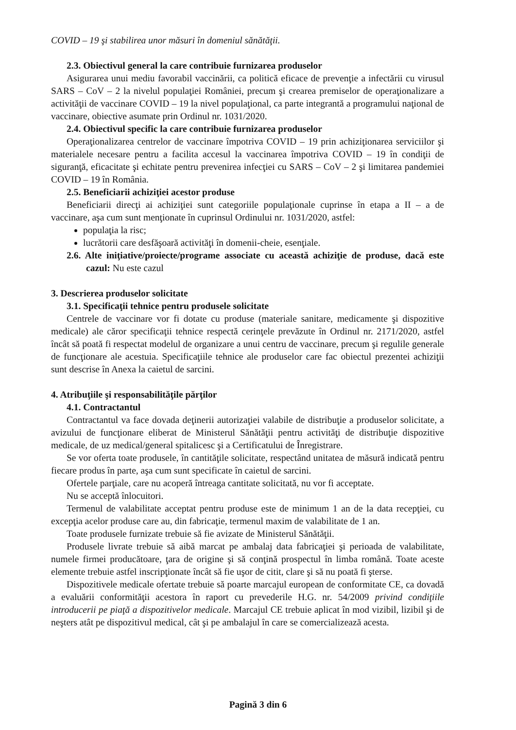COVID – 19 şi stabilirea unor măsuri în domeniul sănătăţii.
2.3. Obiectivul general la care contribuie furnizarea produselor
Asigurarea unui mediu favorabil vaccinării, ca politică eficace de prevenţie a infectării cu virusul SARS – CoV – 2 la nivelul populaţiei României, precum şi crearea premiselor de operaţionalizare a activităţii de vaccinare COVID – 19 la nivel populaţional, ca parte integrantă a programului naţional de vaccinare, obiective asumate prin Ordinul nr. 1031/2020.
2.4. Obiectivul specific la care contribuie furnizarea produselor
Operaţionalizarea centrelor de vaccinare împotriva COVID – 19 prin achiziţionarea serviciilor şi materialele necesare pentru a facilita accesul la vaccinarea împotriva COVID – 19 în condiţii de siguranţă, eficacitate şi echitate pentru prevenirea infecţiei cu SARS – CoV – 2 şi limitarea pandemiei COVID – 19 în România.
2.5. Beneficiarii achiziţiei acestor produse
Beneficiarii direcţi ai achiziţiei sunt categoriile populaţionale cuprinse în etapa a II – a de vaccinare, aşa cum sunt menţionate în cuprinsul Ordinului nr. 1031/2020, astfel:
populaţia la risc;
lucrătorii care desfăşoară activităţi în domenii-cheie, esenţiale.
2.6. Alte iniţiative/proiecte/programe associate cu această achiziţie de produse, dacă este cazul: Nu este cazul
3. Descrierea produselor solicitate
3.1. Specificaţii tehnice pentru produsele solicitate
Centrele de vaccinare vor fi dotate cu produse (materiale sanitare, medicamente şi dispozitive medicale) ale căror specificaţii tehnice respectă cerinţele prevăzute în Ordinul nr. 2171/2020, astfel încât să poată fi respectat modelul de organizare a unui centru de vaccinare, precum şi regulile generale de funcţionare ale acestuia. Specificaţiile tehnice ale produselor care fac obiectul prezentei achiziţii sunt descrise în Anexa la caietul de sarcini.
4. Atribuţiile şi responsabilităţile părţilor
4.1. Contractantul
Contractantul va face dovada deţinerii autorizaţiei valabile de distribuţie a produselor solicitate, a avizului de funcţionare eliberat de Ministerul Sănătăţii pentru activităţi de distribuţie dispozitive medicale, de uz medical/general spitalicesc şi a Certificatului de Înregistrare.
Se vor oferta toate produsele, în cantităţile solicitate, respectând unitatea de măsură indicată pentru fiecare produs în parte, aşa cum sunt specificate în caietul de sarcini.
Ofertele parţiale, care nu acoperă întreaga cantitate solicitată, nu vor fi acceptate.
Nu se acceptă înlocuitori.
Termenul de valabilitate acceptat pentru produse este de minimum 1 an de la data recepţiei, cu excepţia acelor produse care au, din fabricaţie, termenul maxim de valabilitate de 1 an.
Toate produsele furnizate trebuie să fie avizate de Ministerul Sănătăţii.
Produsele livrate trebuie să aibă marcat pe ambalaj data fabricaţiei şi perioada de valabilitate, numele firmei producătoare, ţara de origine şi să conţină prospectul în limba română. Toate aceste elemente trebuie astfel inscripţionate încât să fie uşor de citit, clare şi să nu poată fi şterse.
Dispozitivele medicale ofertate trebuie să poarte marcajul european de conformitate CE, ca dovadă a evaluării conformităţii acestora în raport cu prevederile H.G. nr. 54/2009 privind condiţiile introducerii pe piaţă a dispozitivelor medicale. Marcajul CE trebuie aplicat în mod vizibil, lizibil şi de neşters atât pe dispozitivul medical, cât şi pe ambalajul în care se comercializează acesta.
Pagină 3 din 6